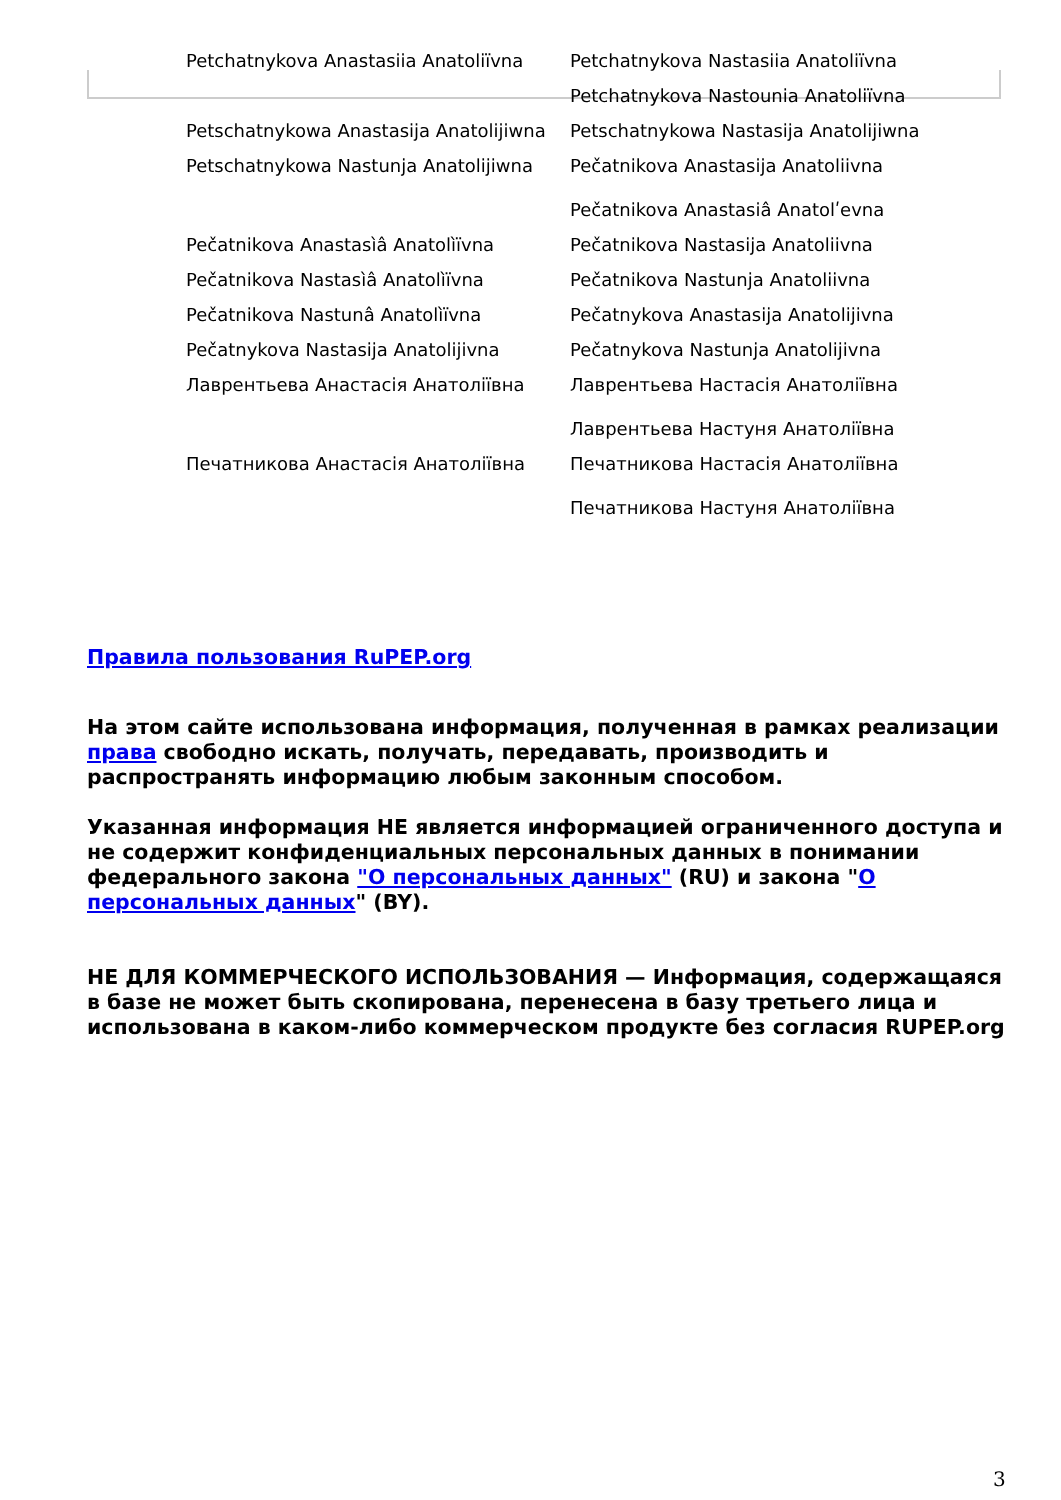| Petchatnykova Anastasiia Anatoliïvna | Petchatnykova Nastasiia Anatoliïvna |
| | Petchatnykova Nastounia Anatoliïvna |
| Petschatnykowa Anastasija Anatolijiwna | Petschatnykowa Nastasija Anatolijiwna |
| Petschatnykowa Nastunja Anatolijiwna | Pečatnikova Anastasija Anatoliivna Pečatnikova Anastasiâ Anatolʹevna |
| Pečatnikova Anastasìâ Anatolìïvna | Pečatnikova Nastasija Anatoliivna |
| Pečatnikova Nastasìâ Anatolìïvna | Pečatnikova Nastunja Anatoliivna |
| Pečatnikova Nastunâ Anatolìïvna | Pečatnykova Anastasija Anatolijivna |
| Pečatnykova Nastasija Anatolijivna | Pečatnykova Nastunja Anatolijivna |
| Лаврентьева Анастасія Анатоліївна | Лаврентьева Настасія Анатоліївна Лаврентьева Настуня Анатоліївна |
| Печатникова Анастасія Анатоліївна | Печатникова Настасія Анатоліївна Печатникова Настуня Анатоліївна |
Правила пользования RuPEP.org
На этом сайте использована информация, полученная в рамках реализации права свободно искать, получать, передавать, производить и распространять информацию любым законным способом.
Указанная информация НЕ является информацией ограниченного доступа и не содержит конфиденциальных персональных данных в понимании федерального закона "О персональных данных" (RU) и закона "О персональных данных" (BY).
НЕ ДЛЯ КОММЕРЧЕСКОГО ИСПОЛЬЗОВАНИЯ — Информация, содержащаяся в базе не может быть скопирована, перенесена в базу третьего лица и использована в каком-либо коммерческом продукте без согласия RUPEP.org
3